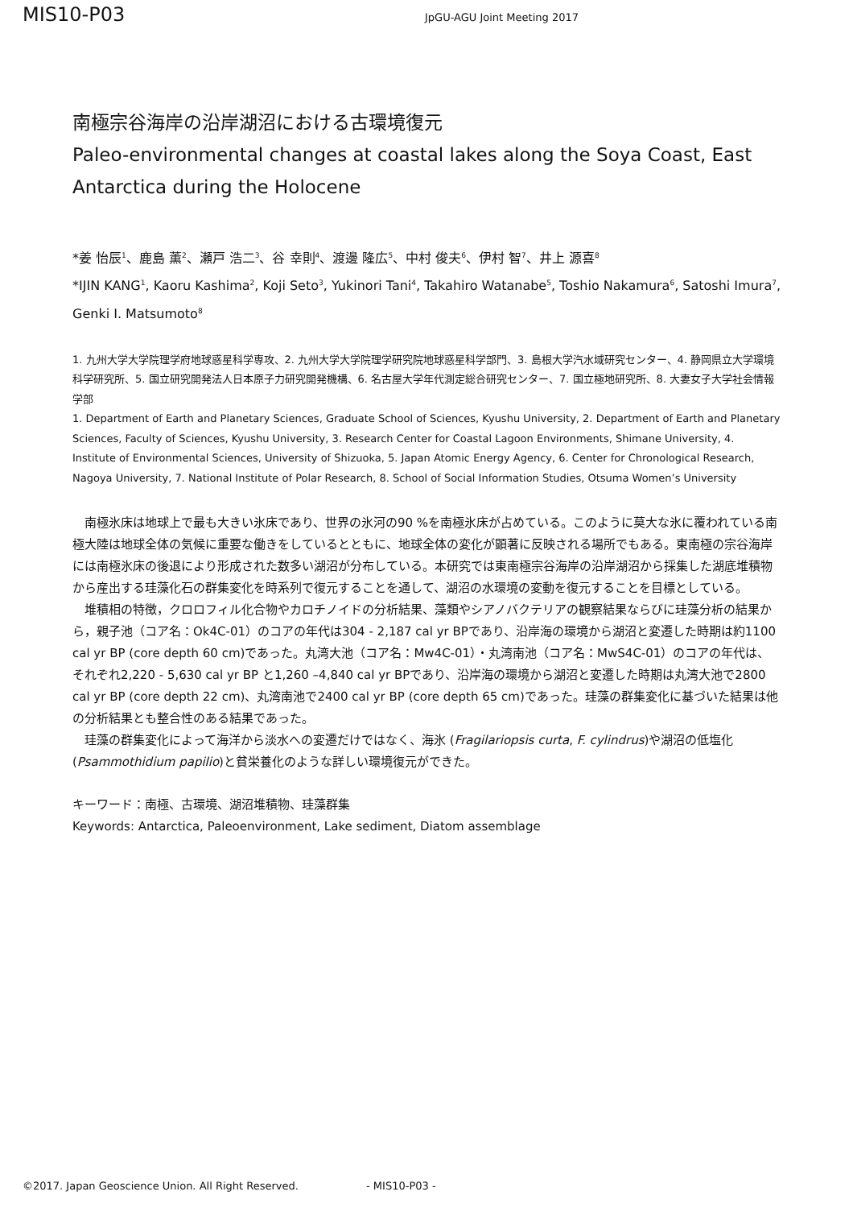MIS10-P03
JpGU-AGU Joint Meeting 2017
南極宗谷海岸の沿岸湖沼における古環境復元
Paleo-environmental changes at coastal lakes along the Soya Coast, East Antarctica during the Holocene
*姜 怡辰<sup>1</sup>、鹿島 薫<sup>2</sup>、瀬戸 浩二<sup>3</sup>、谷 幸則<sup>4</sup>、渡邊 隆広<sup>5</sup>、中村 俊夫<sup>6</sup>、伊村 智<sup>7</sup>、井上 源喜<sup>8</sup>
*IJIN KANG<sup>1</sup>, Kaoru Kashima<sup>2</sup>, Koji Seto<sup>3</sup>, Yukinori Tani<sup>4</sup>, Takahiro Watanabe<sup>5</sup>, Toshio Nakamura<sup>6</sup>, Satoshi Imura<sup>7</sup>, Genki I. Matsumoto<sup>8</sup>
1. 九州大学大学院理学府地球惑星科学専攻、2. 九州大学大学院理学研究院地球惑星科学部門、3. 島根大学汽水域研究センター、4. 静岡県立大学環境科学研究所、5. 国立研究開発法人日本原子力研究開発機構、6. 名古屋大学年代測定総合研究センター、7. 国立極地研究所、8. 大妻女子大学社会情報学部
1. Department of Earth and Planetary Sciences, Graduate School of Sciences, Kyushu University, 2. Department of Earth and Planetary Sciences, Faculty of Sciences, Kyushu University, 3. Research Center for Coastal Lagoon Environments, Shimane University, 4. Institute of Environmental Sciences, University of Shizuoka, 5. Japan Atomic Energy Agency, 6. Center for Chronological Research, Nagoya University, 7. National Institute of Polar Research, 8. School of Social Information Studies, Otsuma Women’s University
南極氷床は地球上で最も大きい氷床であり、世界の氷河の90 %を南極氷床が占めている。このように莫大な氷に覆われている南極大陸は地球全体の気候に重要な働きをしているとともに、地球全体の変化が顕著に反映される場所でもある。東南極の宗谷海岸には南極氷床の後退により形成された数多い湖沼が分布している。本研究では東南極宗谷海岸の沿岸湖沼から採集した湖底堆積物から産出する珪藻化石の群集変化を時系列で復元することを通して、湖沼の水環境の変動を復元することを目標としている。
堆積相の特徴，クロロフィル化合物やカロチノイドの分析結果、藻類やシアノバクテリアの観察結果ならびに珪藻分析の結果から，親子池（コア名：Ok4C-01）のコアの年代は304 - 2,187 cal yr BPであり、沿岸海の環境から湖沼と変遷した時期は約1100 cal yr BP (core depth 60 cm)であった。丸湾大池（コア名：Mw4C-01）・丸湾南池（コア名：MwS4C-01）のコアの年代は、それぞれ2,220 - 5,630 cal yr BP と1,260 –4,840 cal yr BPであり、沿岸海の環境から湖沼と変遷した時期は丸湾大池で2800 cal yr BP (core depth 22 cm)、丸湾南池で2400 cal yr BP (core depth 65 cm)であった。珪藻の群集変化に基づいた結果は他の分析結果とも整合性のある結果であった。
珪藻の群集変化によって海洋から淡水への変遷だけではなく、海氷 (Fragilariopsis curta, F. cylindrus)や湖沼の低塩化(Psammothidium papilio)と貧栄養化のような詳しい環境復元ができた。
キーワード：南極、古環境、湖沼堆積物、珪藻群集
Keywords: Antarctica, Paleoenvironment, Lake sediment, Diatom assemblage
©2017. Japan Geoscience Union. All Right Reserved. - MIS10-P03 -